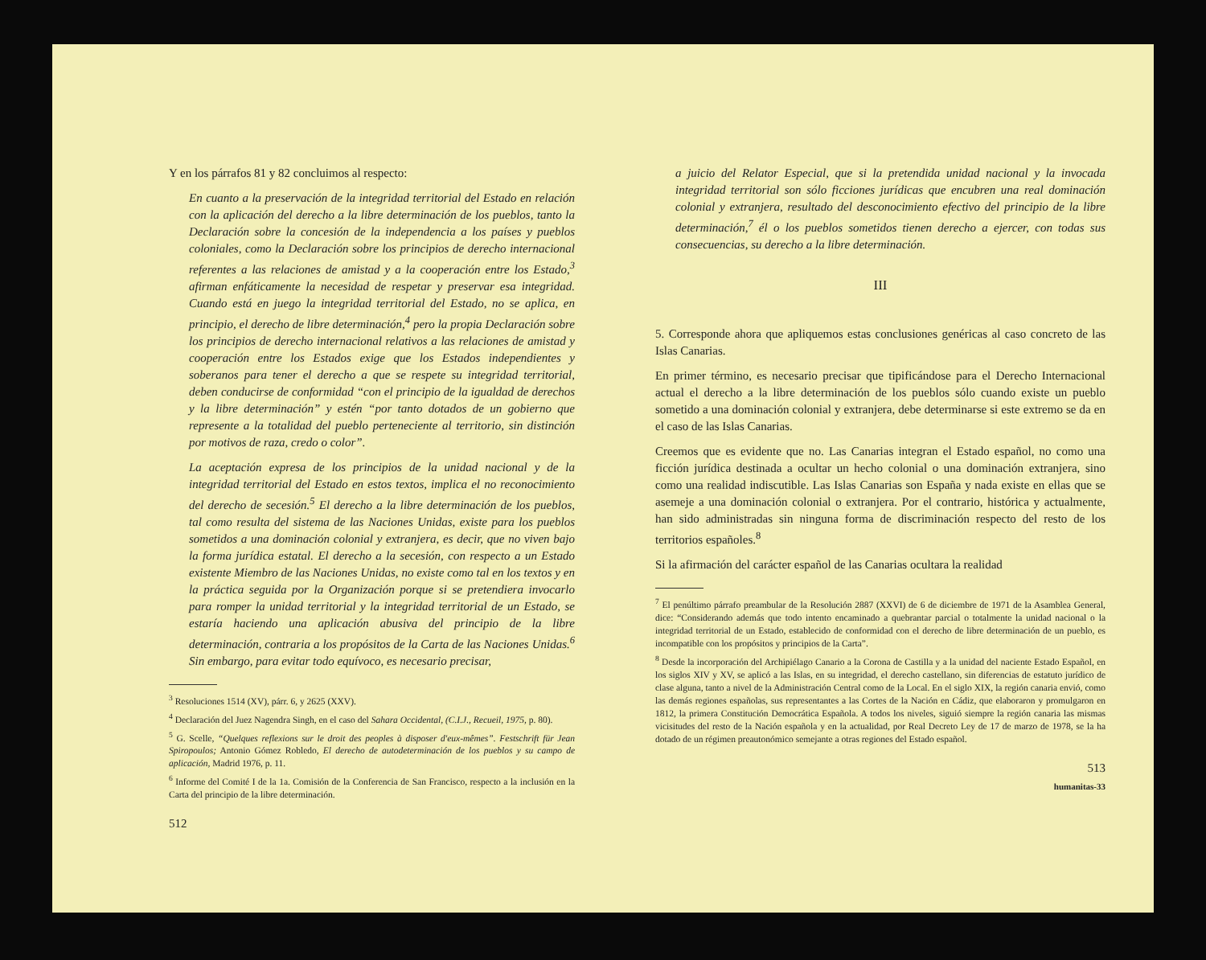Y en los párrafos 81 y 82 concluimos al respecto:
En cuanto a la preservación de la integridad territorial del Estado en relación con la aplicación del derecho a la libre determinación de los pueblos, tanto la Declaración sobre la concesión de la independencia a los países y pueblos coloniales, como la Declaración sobre los principios de derecho internacional referentes a las relaciones de amistad y a la cooperación entre los Estado,<sup>3</sup> afirman enfáticamente la necesidad de respetar y preservar esa integridad. Cuando está en juego la integridad territorial del Estado, no se aplica, en principio, el derecho de libre determinación,<sup>4</sup> pero la propia Declaración sobre los principios de derecho internacional relativos a las relaciones de amistad y cooperación entre los Estados exige que los Estados independientes y soberanos para tener el derecho a que se respete su integridad territorial, deben conducirse de conformidad “con el principio de la igualdad de derechos y la libre determinación” y estén “por tanto dotados de un gobierno que represente a la totalidad del pueblo perteneciente al territorio, sin distinción por motivos de raza, credo o color”.
La aceptación expresa de los principios de la unidad nacional y de la integridad territorial del Estado en estos textos, implica el no reconocimiento del derecho de secesión.<sup>5</sup> El derecho a la libre determinación de los pueblos, tal como resulta del sistema de las Naciones Unidas, existe para los pueblos sometidos a una dominación colonial y extranjera, es decir, que no viven bajo la forma jurídica estatal. El derecho a la secesión, con respecto a un Estado existente Miembro de las Naciones Unidas, no existe como tal en los textos y en la práctica seguida por la Organización porque si se pretendiera invocarlo para romper la unidad territorial y la integridad territorial de un Estado, se estaría haciendo una aplicación abusiva del principio de la libre determinación, contraria a los propósitos de la Carta de las Naciones Unidas.<sup>6</sup> Sin embargo, para evitar todo equívoco, es necesario precisar,
<sup>3</sup> Resoluciones 1514 (XV), párr. 6, y 2625 (XXV).
<sup>4</sup> Declaración del Juez Nagendra Singh, en el caso del Sahara Occidental, (C.I.J., Recueil, 1975, p. 80).
<sup>5</sup> G. Scelle, “Quelques reflexions sur le droit des peoples à disposer d'eux-mêmes”. Festschrift für Jean Spiropoulos; Antonio Gómez Robledo, El derecho de autodeterminación de los pueblos y su campo de aplicación, Madrid 1976, p. 11.
<sup>6</sup> Informe del Comité I de la 1a. Comisión de la Conferencia de San Francisco, respecto a la inclusión en la Carta del principio de la libre determinación.
512
a juicio del Relator Especial, que si la pretendida unidad nacional y la invocada integridad territorial son sólo ficciones jurídicas que encubren una real dominación colonial y extranjera, resultado del desconocimiento efectivo del principio de la libre determinación,<sup>7</sup> él o los pueblos sometidos tienen derecho a ejercer, con todas sus consecuencias, su derecho a la libre determinación.
III
5. Corresponde ahora que apliquemos estas conclusiones genéricas al caso concreto de las Islas Canarias.
En primer término, es necesario precisar que tipificándose para el Derecho Internacional actual el derecho a la libre determinación de los pueblos sólo cuando existe un pueblo sometido a una dominación colonial y extranjera, debe determinarse si este extremo se da en el caso de las Islas Canarias.
Creemos que es evidente que no. Las Canarias integran el Estado español, no como una ficción jurídica destinada a ocultar un hecho colonial o una dominación extranjera, sino como una realidad indiscutible. Las Islas Canarias son España y nada existe en ellas que se asemeje a una dominación colonial o extranjera. Por el contrario, histórica y actualmente, han sido administradas sin ninguna forma de discriminación respecto del resto de los territorios españoles.<sup>8</sup>
Si la afirmación del carácter español de las Canarias ocultara la realidad
<sup>7</sup> El penúltimo párrafo preambular de la Resolución 2887 (XXVI) de 6 de diciembre de 1971 de la Asamblea General, dice: “Considerando además que todo intento encaminado a quebrantar parcial o totalmente la unidad nacional o la integridad territorial de un Estado, establecido de conformidad con el derecho de libre determinación de un pueblo, es incompatible con los propósitos y principios de la Carta”.
<sup>8</sup> Desde la incorporación del Archipiélago Canario a la Corona de Castilla y a la unidad del naciente Estado Español, en los siglos XIV y XV, se aplicó a las Islas, en su integridad, el derecho castellano, sin diferencias de estatuto jurídico de clase alguna, tanto a nivel de la Administración Central como de la Local. En el siglo XIX, la región canaria envió, como las demás regiones españolas, sus representantes a las Cortes de la Nación en Cádiz, que elaboraron y promulgaron en 1812, la primera Constitución Democrática Española. A todos los niveles, siguió siempre la región canaria las mismas vicisitudes del resto de la Nación española y en la actualidad, por Real Decreto Ley de 17 de marzo de 1978, se la ha dotado de un régimen preautonómico semejante a otras regiones del Estado español.
513
humanitas-33